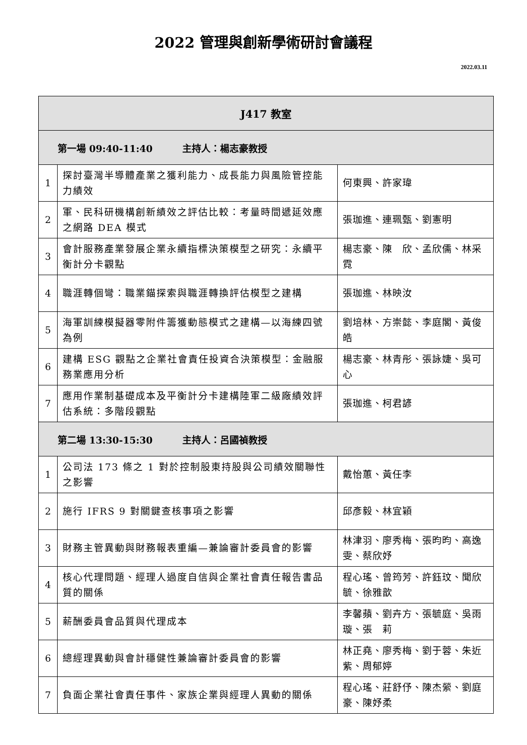2022 管理與創新學術研討會議程
2022.03.11
| J417 教室 | | |
| --- | --- | --- |
| 第一場 09:40-11:40 主持人：楊志豪教授 | | |
| 1 | 探討臺灣半導體產業之獲利能力、成長能力與風險管控能力績效 | 何東興、許家瑋 |
| 2 | 軍、民科研機構創新績效之評估比較：考量時間遞延效應之網路 DEA 模式 | 張珈進、連珮甄、劉憲明 |
| 3 | 會計服務產業發展企業永續指標決策模型之研究：永續平衡計分卡觀點 | 楊志豪、陳 欣、孟欣儒、林采霓 |
| 4 | 職涯轉個彎：職業錨探索與職涯轉換評估模型之建構 | 張珈進、林映汝 |
| 5 | 海軍訓練模擬器零附件籌獲動態模式之建構—以海練四號為例 | 劉培林、方崇懿、李庭閣、黃俊皓 |
| 6 | 建構 ESG 觀點之企業社會責任投資合決策模型：金融服務業應用分析 | 楊志豪、林青彤、張詠婕、吳可心 |
| 7 | 應用作業制基礎成本及平衡計分卡建構陸軍二級廠績效評估系統：多階段觀點 | 張珈進、柯君諺 |
| 第二場 13:30-15:30 主持人：呂國禎教授 | | |
| 1 | 公司法 173 條之 1 對於控制股東持股與公司績效關聯性之影響 | 戴怡蕙、黃任李 |
| 2 | 施行 IFRS 9 對關鍵查核事項之影響 | 邱彥毅、林宜穎 |
| 3 | 財務主管異動與財務報表重編—兼論審計委員會的影響 | 林津羽、廖秀梅、張昀昀、高逸雯、蔡欣妤 |
| 4 | 核心代理問題、經理人過度自信與企業社會責任報告書品質的關係 | 程心瑤、曾筠芳、許鈺玟、聞欣毓、徐雅歆 |
| 5 | 薪酬委員會品質與代理成本 | 李馨蘋、劉卉方、張毓庭、吳雨璇、張 莉 |
| 6 | 總經理異動與會計穩健性兼論審計委員會的影響 | 林正堯、廖秀梅、劉于蓉、朱近紫、周郁婷 |
| 7 | 負面企業社會責任事件、家族企業與經理人異動的關係 | 程心瑤、莊舒伃、陳杰縈、劉庭豪、陳妤柔 |